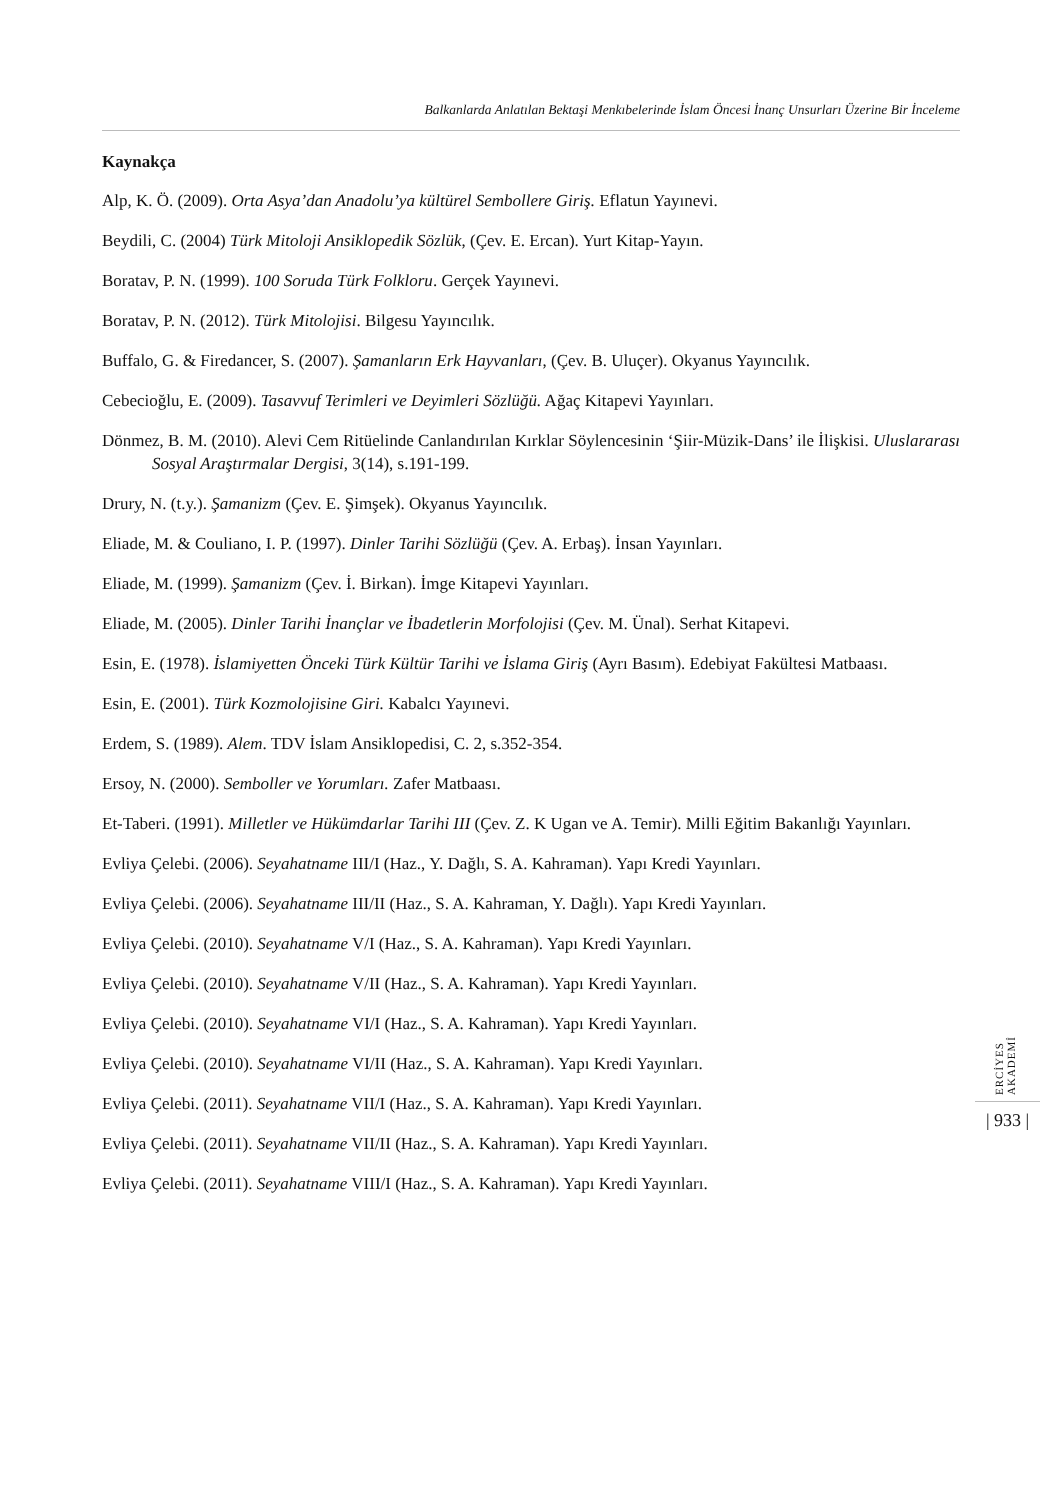Balkanlarda Anlatılan Bektaşi Menkıbelerinde İslam Öncesi İnanç Unsurları Üzerine Bir İnceleme
Kaynakça
Alp, K. Ö. (2009). Orta Asya’dan Anadolu’ya kültürel Sembollere Giriş. Eflatun Yayınevi.
Beydili, C. (2004) Türk Mitoloji Ansiklopedik Sözlük, (Çev. E. Ercan). Yurt Kitap-Yayın.
Boratav, P. N. (1999). 100 Soruda Türk Folkloru. Gerçek Yayınevi.
Boratav, P. N. (2012). Türk Mitolojisi. Bilgesu Yayıncılık.
Buffalo, G. & Firedancer, S. (2007). Şamanların Erk Hayvanları, (Çev. B. Uluçer). Okyanus Yayıncılık.
Cebecioğlu, E. (2009). Tasavvuf Terimleri ve Deyimleri Sözlüğü. Ağaç Kitapevi Yayınları.
Dönmez, B. M. (2010). Alevi Cem Ritüelinde Canlandırılan Kırklar Söylencesinin ‘Şiir-Müzik-Dans’ ile İlişkisi. Uluslararası Sosyal Araştırmalar Dergisi, 3(14), s.191-199.
Drury, N. (t.y.). Şamanizm (Çev. E. Şimşek). Okyanus Yayıncılık.
Eliade, M. & Couliano, I. P. (1997). Dinler Tarihi Sözlüğü (Çev. A. Erbaş). İnsan Yayınları.
Eliade, M. (1999). Şamanizm (Çev. İ. Birkan). İmge Kitapevi Yayınları.
Eliade, M. (2005). Dinler Tarihi İnançlar ve İbadetlerin Morfolojisi (Çev. M. Ünal). Serhat Kitapevi.
Esin, E. (1978). İslamiyetten Önceki Türk Kültür Tarihi ve İslama Giriş (Ayrı Basım). Edebiyat Fakültesi Matbaası.
Esin, E. (2001). Türk Kozmolojisine Giri. Kabalcı Yayınevi.
Erdem, S. (1989). Alem. TDV İslam Ansiklopedisi, C. 2, s.352-354.
Ersoy, N. (2000). Semboller ve Yorumları. Zafer Matbaası.
Et-Taberi. (1991). Milletler ve Hükümdarlar Tarihi III (Çev. Z. K Ugan ve A. Temir). Milli Eğitim Bakanlığı Yayınları.
Evliya Çelebi. (2006). Seyahatname III/I (Haz., Y. Dağlı, S. A. Kahraman). Yapı Kredi Yayınları.
Evliya Çelebi. (2006). Seyahatname III/II (Haz., S. A. Kahraman, Y. Dağlı). Yapı Kredi Yayınları.
Evliya Çelebi. (2010). Seyahatname V/I (Haz., S. A. Kahraman). Yapı Kredi Yayınları.
Evliya Çelebi. (2010). Seyahatname V/II (Haz., S. A. Kahraman). Yapı Kredi Yayınları.
Evliya Çelebi. (2010). Seyahatname VI/I (Haz., S. A. Kahraman). Yapı Kredi Yayınları.
Evliya Çelebi. (2010). Seyahatname VI/II (Haz., S. A. Kahraman). Yapı Kredi Yayınları.
Evliya Çelebi. (2011). Seyahatname VII/I (Haz., S. A. Kahraman). Yapı Kredi Yayınları.
Evliya Çelebi. (2011). Seyahatname VII/II (Haz., S. A. Kahraman). Yapı Kredi Yayınları.
Evliya Çelebi. (2011). Seyahatname VIII/I (Haz., S. A. Kahraman). Yapı Kredi Yayınları.
ERCİYES AKADEMİ
| 933 |